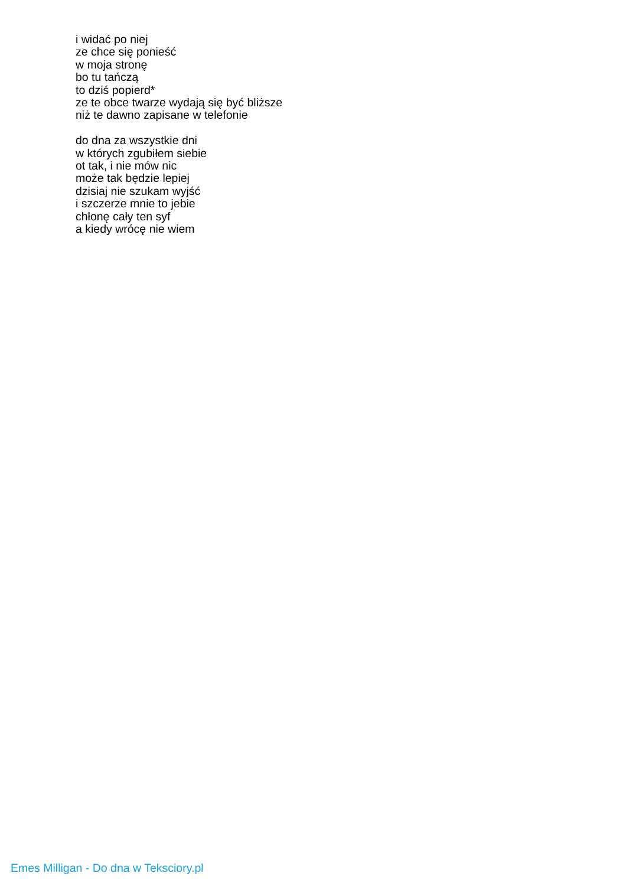i widać po niej
ze chce się ponieść
w moja stronę
bo tu tańczą
to dziś popierd*
ze te obce twarze wydają się być bliższe
niż te dawno zapisane w telefonie
do dna za wszystkie dni
w których zgubiłem siebie
ot tak, i nie mów nic
może tak będzie lepiej
dzisiaj nie szukam wyjść
i szczerze mnie to jebie
chłonę cały ten syf
a kiedy wrócę nie wiem
Emes Milligan - Do dna w Teksciory.pl